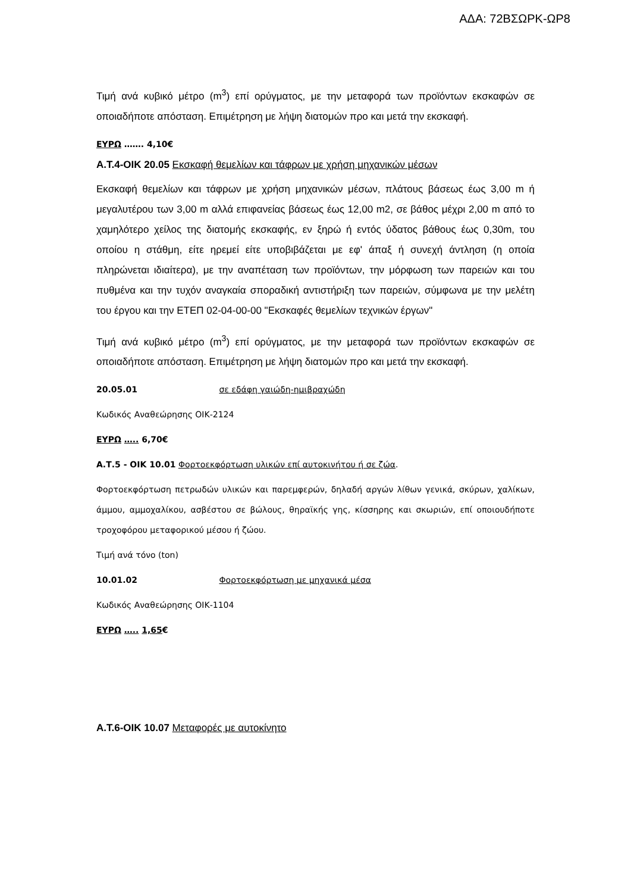ΑΔΑ: 72ΒΣΩΡΚ-ΩΡ8
Τιμή ανά κυβικό μέτρο (m<sup>3</sup>) επί ορύγματος, με την μεταφορά των προϊόντων εκσκαφών σε οποιαδήποτε απόσταση. Επιμέτρηση με λήψη διατομών προ και μετά την εκσκαφή.
ΕΥΡΩ ……. 4,10€
Α.Τ.4-ΟΙΚ 20.05 Εκσκαφή θεμελίων και τάφρων με χρήση μηχανικών μέσων
Εκσκαφή θεμελίων και τάφρων με χρήση μηχανικών μέσων, πλάτους βάσεως έως 3,00 m ή μεγαλυτέρου των 3,00 m αλλά επιφανείας βάσεως έως 12,00 m2, σε βάθος μέχρι 2,00 m από το χαμηλότερο χείλος της διατομής εκσκαφής, εν ξηρώ ή εντός ύδατος βάθους έως 0,30m, του οποίου η στάθμη, είτε ηρεμεί είτε υποβιβάζεται με εφ' άπαξ ή συνεχή άντληση (η οποία πληρώνεται ιδιαίτερα), με την αναπέταση των προϊόντων, την μόρφωση των παρειών και του πυθμένα και την τυχόν αναγκαία σποραδική αντιστήριξη των παρειών, σύμφωνα με την μελέτη του έργου και την ΕΤΕΠ 02-04-00-00 "Εκσκαφές θεμελίων τεχνικών έργων"
Τιμή ανά κυβικό μέτρο (m<sup>3</sup>) επί ορύγματος, με την μεταφορά των προϊόντων εκσκαφών σε οποιαδήποτε απόσταση. Επιμέτρηση με λήψη διατομών προ και μετά την εκσκαφή.
20.05.01 σε εδάφη γαιώδη-ημιβραχώδη
Κωδικός Αναθεώρησης ΟΙΚ-2124
ΕΥΡΩ ….. 6,70€
Α.Τ.5 - ΟΙΚ 10.01 Φορτοεκφόρτωση υλικών επί αυτοκινήτου ή σε ζώα.
Φορτοεκφόρτωση πετρωδών υλικών και παρεμφερών, δηλαδή αργών λίθων γενικά, σκύρων, χαλίκων, άμμου, αμμοχαλίκου, ασβέστου σε βώλους, θηραϊκής γης, κίσσηρης και σκωριών, επί οποιουδήποτε τροχοφόρου μεταφορικού μέσου ή ζώου.
Τιμή ανά τόνο (ton)
10.01.02 Φορτοεκφόρτωση με μηχανικά μέσα
Κωδικός Αναθεώρησης ΟΙΚ-1104
ΕΥΡΩ ….. 1,65€
Α.Τ.6-ΟΙΚ 10.07 Μεταφορές με αυτοκίνητο